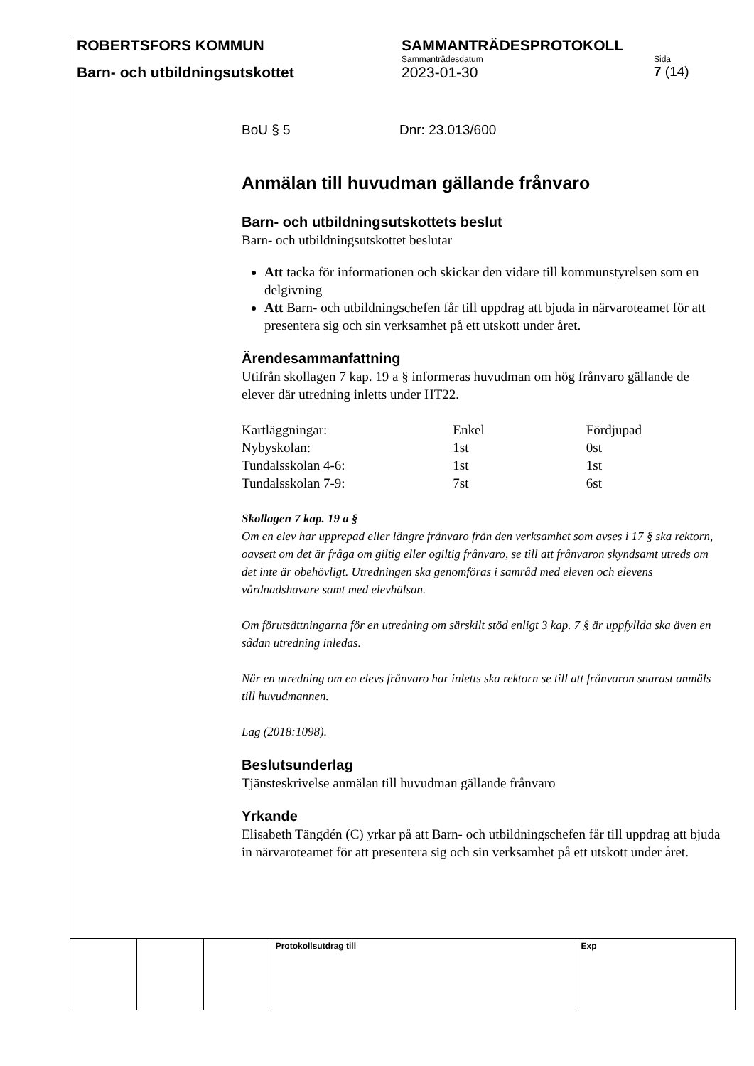ROBERTSFORS KOMMUN SAMMANTRÄDESPROTOKOLL
Sammanträdesdatum Sida
Barn- och utbildningsutskottet 2023-01-30 7 (14)
BoU § 5 Dnr: 23.013/600
Anmälan till huvudman gällande frånvaro
Barn- och utbildningsutskottets beslut
Barn- och utbildningsutskottet beslutar
Att tacka för informationen och skickar den vidare till kommunstyrelsen som en delgivning
Att Barn- och utbildningschefen får till uppdrag att bjuda in närvaroteamet för att presentera sig och sin verksamhet på ett utskott under året.
Ärendesammanfattning
Utifrån skollagen 7 kap. 19 a § informeras huvudman om hög frånvaro gällande de elever där utredning inletts under HT22.
| Kartläggningar: | Enkel | Fördjupad |
| Nybyskolan: | 1st | 0st |
| Tundalsskolan 4-6: | 1st | 1st |
| Tundalsskolan 7-9: | 7st | 6st |
Skollagen 7 kap. 19 a §
Om en elev har upprepad eller längre frånvaro från den verksamhet som avses i 17 § ska rektorn, oavsett om det är fråga om giltig eller ogiltig frånvaro, se till att frånvaron skyndsamt utreds om det inte är obehövligt. Utredningen ska genomföras i samråd med eleven och elevens vårdnadshavare samt med elevhälsan.
Om förutsättningarna för en utredning om särskilt stöd enligt 3 kap. 7 § är uppfyllda ska även en sådan utredning inledas.
När en utredning om en elevs frånvaro har inletts ska rektorn se till att frånvaron snarast anmäls till huvudmannen.
Lag (2018:1098).
Beslutsunderlag
Tjänsteskrivelse anmälan till huvudman gällande frånvaro
Yrkande
Elisabeth Tängdén (C) yrkar på att Barn- och utbildningschefen får till uppdrag att bjuda in närvaroteamet för att presentera sig och sin verksamhet på ett utskott under året.
| | | | Protokollsutdrag till | Exp |